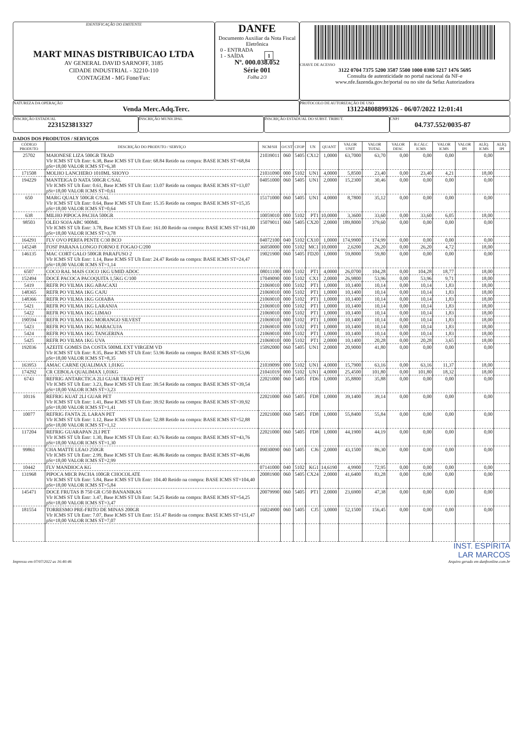IDENTIFICAÇÃO DO EMITENTE
MART MINAS DISTRIBUICAO LTDA
AV GENERAL DAVID SARNOFF, 3185
CIDADE INDUSTRIAL - 32210-110
CONTAGEM - MG Fone/Fax:
DANFE
Documento Auxiliar da Nota Fiscal Eletrônica
0 - ENTRADA
1 - SAÍDA 1
Nº. 000.038.052
Série 001
Folha 2/3
CHAVE DE ACESSO
3122 0704 7375 5200 3587 5500 1000 0380 5217 1476 5695
Consulta de autenticidade no portal nacional da NF-e
www.nfe.fazenda.gov.br/portal ou no site da Sefaz Autorizadora
NATUREZA DA OPERAÇÃO
Venda Merc.Adq.Terc.
PROTOCOLO DE AUTORIZAÇÃO DE USO
131224808899326 - 06/07/2022 12:01:41
INSCRIÇÃO ESTADUAL
2231523813327
INSCRIÇÃO MUNICIPAL INSCRIÇÃO ESTADUAL DO SUBST. TRIBUT. CNPJ
04.737.552/0035-87
DADOS DOS PRODUTOS / SERVIÇOS
| CÓDIGO PRODUTO | DESCRIÇÃO DO PRODUTO / SERVIÇO | NCM/SH | O/CST | CFOP | UN | QUANT | VALOR UNIT | VALOR TOTAL | VALOR DESC | B.CÁLC ICMS | VALOR ICMS | VALOR IPI | ALÍQ. ICMS | ALÍQ. IPI |
| --- | --- | --- | --- | --- | --- | --- | --- | --- | --- | --- | --- | --- | --- | --- |
| 25702 | MAIONESE LIZA 500GR TRAD Vlr ICMS ST Ult Entr: 6.38, Base ICMS ST Ult Entr: 68.84 Retido na compra: BASE ICMS ST=68,84 pSt=18,00 VALOR ICMS ST=6,38 | 21039011 | 060 | 5405 | CX12 | 1,0000 | 63,7000 | 63,70 | 0,00 | 0,00 | 0,00 | | 0,00 | |
| 171508 | MOLHO LANCHERO 1010ML SHOYO | 21031090 | 000 | 5102 | UN1 | 4,0000 | 5,8500 | 23,40 | 0,00 | 23,40 | 4,21 | | 18,00 | |
| 194229 | MANTEIGA D NATA 500GR C/SAL Vlr ICMS ST Ult Entr: 0.61, Base ICMS ST Ult Entr: 13.07 Retido na compra: BASE ICMS ST=13,07 pSt=18,00 VALOR ICMS ST=0,61 | 04051000 | 060 | 5405 | UN1 | 2,0000 | 15,2300 | 30,46 | 0,00 | 0,00 | 0,00 | | 0,00 | |
| 650 | MARG QUALY 500GR C/SAL Vlr ICMS ST Ult Entr: 0.64, Base ICMS ST Ult Entr: 15.35 Retido na compra: BASE ICMS ST=15,35 pSt=18,00 VALOR ICMS ST=0,64 | 15171000 | 060 | 5405 | UN1 | 4,0000 | 8,7800 | 35,12 | 0,00 | 0,00 | 0,00 | | 0,00 | |
| 638 | MILHO PIPOCA PACHA 500GR | 10059010 | 000 | 5102 | PT1 | 10,0000 | 3,3600 | 33,60 | 0,00 | 33,60 | 6,05 | | 18,00 | |
| 98503 | OLEO SOJA ABC 900ML Vlr ICMS ST Ult Entr: 3.78, Base ICMS ST Ult Entr: 161.00 Retido na compra: BASE ICMS ST=161,00 pSt=18,00 VALOR ICMS ST=3,78 | 15079011 | 060 | 5405 | CX20 | 2,0000 | 189,8000 | 379,60 | 0,00 | 0,00 | 0,00 | | 0,00 | |
| 164291 | FLV OVO PERFA PENTE C/30 BCO | 04072100 | 040 | 5102 | CX10 | 1,0000 | 174,9900 | 174,99 | 0,00 | 0,00 | 0,00 | | 0,00 | |
| 145248 | FOSF PARANA LONGO FORNO E FOGAO C/200 | 36050000 | 000 | 5102 | MC1 | 10,0000 | 2,6200 | 26,20 | 0,00 | 26,20 | 4,72 | | 18,00 | |
| 146135 | MAC CORT GALO 500GR PARAFUSO 2 Vlr ICMS ST Ult Entr: 1.14, Base ICMS ST Ult Entr: 24.47 Retido na compra: BASE ICMS ST=24,47 pSt=18,00 VALOR ICMS ST=1,14 | 19021900 | 060 | 5405 | FD20 | 1,0000 | 59,8000 | 59,80 | 0,00 | 0,00 | 0,00 | | 0,00 | |
| 6507 | COCO RAL MAIS COCO 1KG UMID ADOC | 08011100 | 000 | 5102 | PT1 | 4,0000 | 26,0700 | 104,28 | 0,00 | 104,28 | 18,77 | | 18,00 | |
| 152494 | DOCE PACOCA PACOQUITA 1,5KG C/100 | 17049090 | 000 | 5102 | CX1 | 2,0000 | 26,9800 | 53,96 | 0,00 | 53,96 | 9,71 | | 18,00 | |
| 5419 | REFR PO VILMA 1KG ABACAXI | 21069010 | 000 | 5102 | PT1 | 1,0000 | 10,1400 | 10,14 | 0,00 | 10,14 | 1,83 | | 18,00 | |
| 148365 | REFR PO VILMA 1KG CAJU | 21069010 | 000 | 5102 | PT1 | 1,0000 | 10,1400 | 10,14 | 0,00 | 10,14 | 1,83 | | 18,00 | |
| 148366 | REFR PO VILMA 1KG GOIABA | 21069010 | 000 | 5102 | PT1 | 1,0000 | 10,1400 | 10,14 | 0,00 | 10,14 | 1,83 | | 18,00 | |
| 5421 | REFR PO VILMA 1KG LARANJA | 21069010 | 000 | 5102 | PT1 | 1,0000 | 10,1400 | 10,14 | 0,00 | 10,14 | 1,83 | | 18,00 | |
| 5422 | REFR PO VILMA 1KG LIMAO | 21069010 | 000 | 5102 | PT1 | 1,0000 | 10,1400 | 10,14 | 0,00 | 10,14 | 1,83 | | 18,00 | |
| 190594 | REFR PO VILMA 1KG MORANGO SILVEST | 21069010 | 000 | 5102 | PT1 | 1,0000 | 10,1400 | 10,14 | 0,00 | 10,14 | 1,83 | | 18,00 | |
| 5423 | REFR PO VILMA 1KG MARACUJA | 21069010 | 000 | 5102 | PT1 | 1,0000 | 10,1400 | 10,14 | 0,00 | 10,14 | 1,83 | | 18,00 | |
| 5424 | REFR PO VILMA 1KG TANGERINA | 21069010 | 000 | 5102 | PT1 | 1,0000 | 10,1400 | 10,14 | 0,00 | 10,14 | 1,83 | | 18,00 | |
| 5425 | REFR PO VILMA 1KG UVA | 21069010 | 000 | 5102 | PT1 | 2,0000 | 10,1400 | 20,28 | 0,00 | 20,28 | 3,65 | | 18,00 | |
| 192036 | AZEITE GOMES DA COSTA 500ML EXT VIRGEM VD Vlr ICMS ST Ult Entr: 8.35, Base ICMS ST Ult Entr: 53.96 Retido na compra: BASE ICMS ST=53,96 pSt=18,00 VALOR ICMS ST=8,35 | 15092000 | 060 | 5405 | UN1 | 2,0000 | 20,9000 | 41,80 | 0,00 | 0,00 | 0,00 | | 0,00 | |
| 163953 | AMAC CARNE QUALIMAX 1,01KG | 21039099 | 000 | 5102 | UN1 | 4,0000 | 15,7900 | 63,16 | 0,00 | 63,16 | 11,37 | | 18,00 | |
| 174292 | CR CEBOLA QUALIMAX 1,01KG | 21041019 | 000 | 5102 | UN1 | 4,0000 | 25,4500 | 101,80 | 0,00 | 101,80 | 18,32 | | 18,00 | |
| 6743 | REFRIG ANTARCTICA 2LI GUAR TRAD PET Vlr ICMS ST Ult Entr: 3.23, Base ICMS ST Ult Entr: 39.54 Retido na compra: BASE ICMS ST=39,54 pSt=18,00 VALOR ICMS ST=3,23 | 22021000 | 060 | 5405 | FD6 | 1,0000 | 35,8800 | 35,88 | 0,00 | 0,00 | 0,00 | | 0,00 | |
| 10116 | REFRIG KUAT 2LI GUAR PET Vlr ICMS ST Ult Entr: 1.41, Base ICMS ST Ult Entr: 39.92 Retido na compra: BASE ICMS ST=39,92 pSt=18,00 VALOR ICMS ST=1,41 | 22021000 | 060 | 5405 | FD8 | 1,0000 | 39,1400 | 39,14 | 0,00 | 0,00 | 0,00 | | 0,00 | |
| 10077 | REFRIG FANTA 2L LARAN PET Vlr ICMS ST Ult Entr: 1.12, Base ICMS ST Ult Entr: 52.88 Retido na compra: BASE ICMS ST=52,88 pSt=18,00 VALOR ICMS ST=1,12 | 22021000 | 060 | 5405 | FD8 | 1,0000 | 55,8400 | 55,84 | 0,00 | 0,00 | 0,00 | | 0,00 | |
| 117204 | REFRIG GUARAPAN 2LI PET Vlr ICMS ST Ult Entr: 1.30, Base ICMS ST Ult Entr: 43.76 Retido na compra: BASE ICMS ST=43,76 pSt=18,00 VALOR ICMS ST=1,30 | 22021000 | 060 | 5405 | FD8 | 1,0000 | 44,1900 | 44,19 | 0,00 | 0,00 | 0,00 | | 0,00 | |
| 99861 | CHA MATTE LEAO 250GR Vlr ICMS ST Ult Entr: 2.99, Base ICMS ST Ult Entr: 46.86 Retido na compra: BASE ICMS ST=46,86 pSt=18,00 VALOR ICMS ST=2,99 | 09030090 | 060 | 5405 | CJ6 | 2,0000 | 43,1500 | 86,30 | 0,00 | 0,00 | 0,00 | | 0,00 | |
| 10442 | FLV MANDIOCA KG | 07141000 | 040 | 5102 | KG1 | 14,6190 | 4,9900 | 72,95 | 0,00 | 0,00 | 0,00 | | 0,00 | |
| 131968 | PIPOCA MICR PACHA 100GR CHOCOLATE Vlr ICMS ST Ult Entr: 5.84, Base ICMS ST Ult Entr: 104.40 Retido na compra: BASE ICMS ST=104,40 pSt=18,00 VALOR ICMS ST=5,84 | 20081900 | 060 | 5405 | CX24 | 2,0000 | 41,6400 | 83,28 | 0,00 | 0,00 | 0,00 | | 0,00 | |
| 145471 | DOCE FRUTAS B 750 GR C/50 BANANIKAS Vlr ICMS ST Ult Entr: 3.47, Base ICMS ST Ult Entr: 54.25 Retido na compra: BASE ICMS ST=54,25 pSt=18,00 VALOR ICMS ST=3,47 | 20079990 | 060 | 5405 | PT1 | 2,0000 | 23,6900 | 47,38 | 0,00 | 0,00 | 0,00 | | 0,00 | |
| 181554 | TORRESMO PRE-FRITO DE MINAS 200GR Vlr ICMS ST Ult Entr: 7.07, Base ICMS ST Ult Entr: 151.47 Retido na compra: BASE ICMS ST=151,47 pSt=18,00 VALOR ICMS ST=7,07 | 16024900 | 060 | 5405 | CJ5 | 3,0000 | 52,1500 | 156,45 | 0,00 | 0,00 | 0,00 | | 0,00 | |
INST. ESPÍRITA
LAR MARCOS
Impresso em 07/07/2022 as 16:40:46 Arquivo gerado em danfeonline.com.br